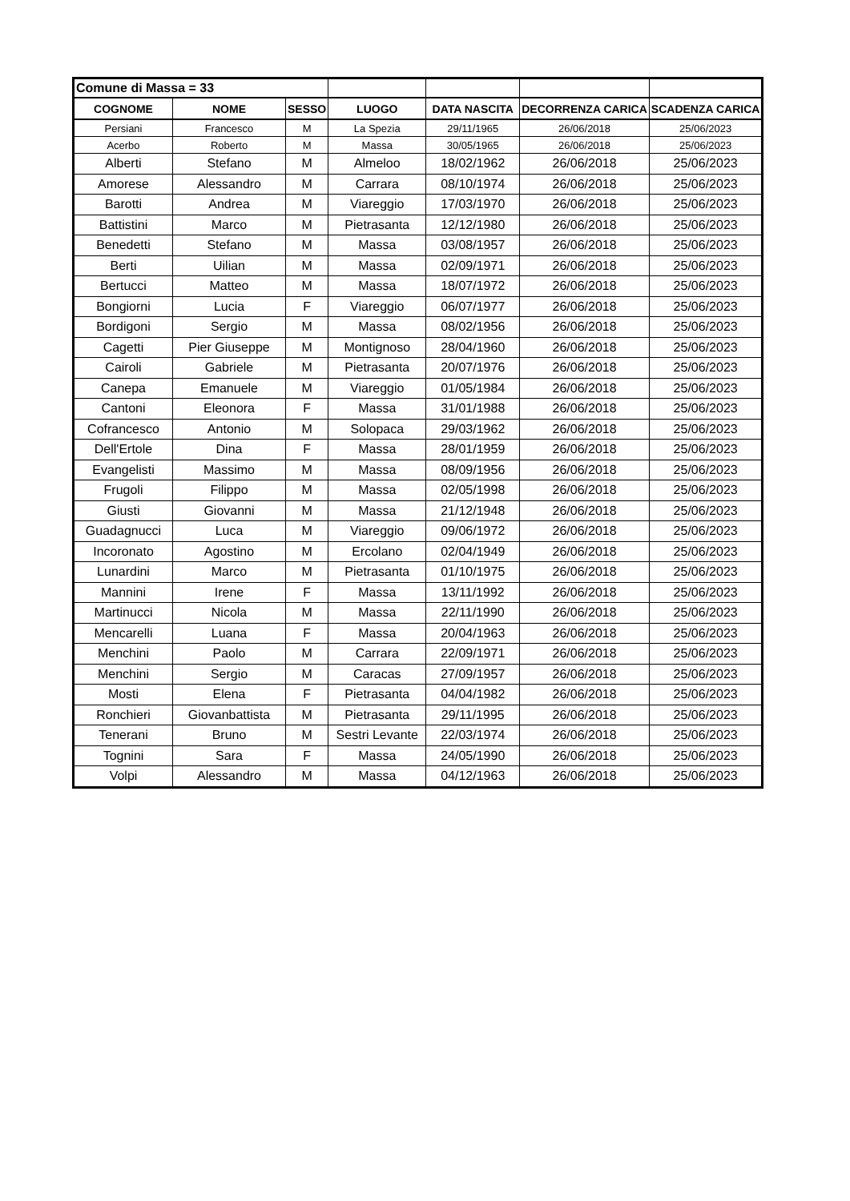| Comune di Massa = 33 | | | | | | |
| COGNOME | NOME | SESSO | LUOGO | DATA NASCITA | DECORRENZA CARICA | SCADENZA CARICA |
| Persiani | Francesco | M | La Spezia | 29/11/1965 | 26/06/2018 | 25/06/2023 |
| Acerbo | Roberto | M | Massa | 30/05/1965 | 26/06/2018 | 25/06/2023 |
| Alberti | Stefano | M | Almeloo | 18/02/1962 | 26/06/2018 | 25/06/2023 |
| Amorese | Alessandro | M | Carrara | 08/10/1974 | 26/06/2018 | 25/06/2023 |
| Barotti | Andrea | M | Viareggio | 17/03/1970 | 26/06/2018 | 25/06/2023 |
| Battistini | Marco | M | Pietrasanta | 12/12/1980 | 26/06/2018 | 25/06/2023 |
| Benedetti | Stefano | M | Massa | 03/08/1957 | 26/06/2018 | 25/06/2023 |
| Berti | Uilian | M | Massa | 02/09/1971 | 26/06/2018 | 25/06/2023 |
| Bertucci | Matteo | M | Massa | 18/07/1972 | 26/06/2018 | 25/06/2023 |
| Bongiorni | Lucia | F | Viareggio | 06/07/1977 | 26/06/2018 | 25/06/2023 |
| Bordigoni | Sergio | M | Massa | 08/02/1956 | 26/06/2018 | 25/06/2023 |
| Cagetti | Pier Giuseppe | M | Montignoso | 28/04/1960 | 26/06/2018 | 25/06/2023 |
| Cairoli | Gabriele | M | Pietrasanta | 20/07/1976 | 26/06/2018 | 25/06/2023 |
| Canepa | Emanuele | M | Viareggio | 01/05/1984 | 26/06/2018 | 25/06/2023 |
| Cantoni | Eleonora | F | Massa | 31/01/1988 | 26/06/2018 | 25/06/2023 |
| Cofrancesco | Antonio | M | Solopaca | 29/03/1962 | 26/06/2018 | 25/06/2023 |
| Dell'Ertole | Dina | F | Massa | 28/01/1959 | 26/06/2018 | 25/06/2023 |
| Evangelisti | Massimo | M | Massa | 08/09/1956 | 26/06/2018 | 25/06/2023 |
| Frugoli | Filippo | M | Massa | 02/05/1998 | 26/06/2018 | 25/06/2023 |
| Giusti | Giovanni | M | Massa | 21/12/1948 | 26/06/2018 | 25/06/2023 |
| Guadagnucci | Luca | M | Viareggio | 09/06/1972 | 26/06/2018 | 25/06/2023 |
| Incoronato | Agostino | M | Ercolano | 02/04/1949 | 26/06/2018 | 25/06/2023 |
| Lunardini | Marco | M | Pietrasanta | 01/10/1975 | 26/06/2018 | 25/06/2023 |
| Mannini | Irene | F | Massa | 13/11/1992 | 26/06/2018 | 25/06/2023 |
| Martinucci | Nicola | M | Massa | 22/11/1990 | 26/06/2018 | 25/06/2023 |
| Mencarelli | Luana | F | Massa | 20/04/1963 | 26/06/2018 | 25/06/2023 |
| Menchini | Paolo | M | Carrara | 22/09/1971 | 26/06/2018 | 25/06/2023 |
| Menchini | Sergio | M | Caracas | 27/09/1957 | 26/06/2018 | 25/06/2023 |
| Mosti | Elena | F | Pietrasanta | 04/04/1982 | 26/06/2018 | 25/06/2023 |
| Ronchieri | Giovanbattista | M | Pietrasanta | 29/11/1995 | 26/06/2018 | 25/06/2023 |
| Tenerani | Bruno | M | Sestri Levante | 22/03/1974 | 26/06/2018 | 25/06/2023 |
| Tognini | Sara | F | Massa | 24/05/1990 | 26/06/2018 | 25/06/2023 |
| Volpi | Alessandro | M | Massa | 04/12/1963 | 26/06/2018 | 25/06/2023 |